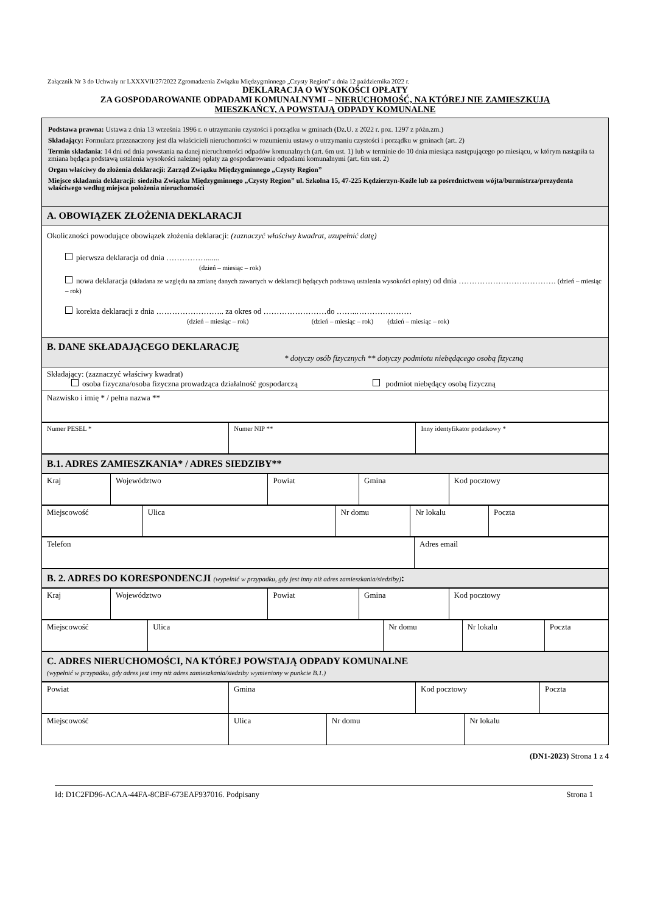Załącznik Nr 3 do Uchwały nr LXXXVII/27/2022 Zgromadzenia Związku Międzygminnego „Czysty Region” z dnia 12 października 2022 r.
DEKLARACJA O WYSOKOŚCI OPŁATY
ZA GOSPODAROWANIE ODPADAMI KOMUNALNYMI – NIERUCHOMOŚĆ, NA KTÓREJ NIE ZAMIESZKUJĄ
MIESZKAŃCY, A POWSTAJĄ ODPADY KOMUNALNE
| Podstawa prawna: Ustawa z dnia 13 września 1996 r. o utrzymaniu czystości i porządku w gminach (Dz.U. z 2022 r. poz. 1297 z późn.zm.) Składający: Formularz przeznaczony jest dla właścicieli nieruchomości w rozumieniu ustawy o utrzymaniu czystości i porządku w gminach (art. 2) Termin składania : 14 dni od dnia powstania na danej nieruchomości odpadów komunalnych (art. 6m ust. 1) lub w terminie do 10 dnia miesiąca następującego po miesiącu, w którym nastąpiła ta zmiana będąca podstawą ustalenia wysokości należnej opłaty za gospodarowanie odpadami komunalnymi (art. 6m ust. 2) Organ właściwy do złożenia deklaracji: Zarząd Związku Międzygminnego „Czysty Region” Miejsce składania deklaracji: siedziba Związku Międzygminnego „Czysty Region” ul. Szkolna 15, 47-225 Kędzierzyn-Koźle lub za pośrednictwem wójta/burmistrza/prezydenta właściwego według miejsca położenia nieruchomości |
| A. OBOWIĄZEK ZŁOŻENIA DEKLARACJI |
| Okoliczności powodujące obowiązek złożenia deklaracji: (zaznaczyć właściwy kwadrat, uzupełnić datę) pierwsza deklaracja od dnia ……………....... (dzień – miesiąc – rok) nowa deklaracja (składana ze względu na zmianę danych zawartych w deklaracji będących podstawą ustalenia wysokości opłaty) od dnia ………………………………. (dzień – miesiąc – rok) korekta deklaracji z dnia …………………….. za okres od ……………………do ……..………………… (dzień – miesiąc – rok) (dzień – miesiąc – rok) (dzień – miesiąc – rok) |
| B. DANE SKŁADAJĄCEGO DEKLARACJĘ * dotyczy osób fizycznych ** dotyczy podmiotu niebędącego osobą fizyczną |
| Składający: (zaznaczyć właściwy kwadrat) osoba fizyczna/osoba fizyczna prowadząca działalność gospodarczą podmiot niebędący osobą fizyczną |
| Nazwisko i imię * / pełna nazwa ** |
| Numer PESEL * | Numer NIP ** | Inny identyfikator podatkowy * |
| B.1. ADRES ZAMIESZKANIA* / ADRES SIEDZIBY** |
| Kraj | Województwo | Powiat | Gmina | Kod pocztowy |
| Miejscowość | Ulica | Nr domu | Nr lokalu | Poczta |
| Telefon | Adres email |
| B. 2. ADRES DO KORESPONDENCJI (wypełnić w przypadku, gdy jest inny niż adres zamieszkania/siedziby) : |
| Kraj | Województwo | Powiat | Gmina | Kod pocztowy |
| Miejscowość | Ulica | Nr domu | Nr lokalu | Poczta |
| C. ADRES NIERUCHOMOŚCI, NA KTÓREJ POWSTAJĄ ODPADY KOMUNALNE (wypełnić w przypadku, gdy adres jest inny niż adres zamieszkania/siedziby wymieniony w punkcie B.1.) |
| Powiat | Gmina | Kod pocztowy | Poczta |
| Miejscowość | Ulica | Nr domu | Nr lokalu |
(DN1-2023) Strona 1 z 4
Id: D1C2FD96-ACAA-44FA-8CBF-673EAF937016. Podpisany Strona 1